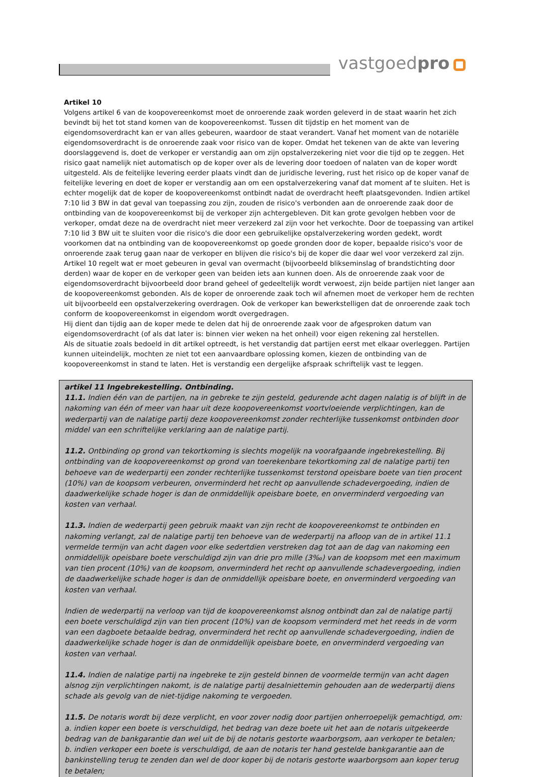vastgoedpro
Artikel 10
Volgens artikel 6 van de koopovereenkomst moet de onroerende zaak worden geleverd in de staat waarin het zich bevindt bij het tot stand komen van de koopovereenkomst. Tussen dit tijdstip en het moment van de eigendomsoverdracht kan er van alles gebeuren, waardoor de staat verandert. Vanaf het moment van de notariële eigendomsoverdracht is de onroerende zaak voor risico van de koper. Omdat het tekenen van de akte van levering doorslaggevend is, doet de verkoper er verstandig aan om zijn opstalverzekering niet voor die tijd op te zeggen. Het risico gaat namelijk niet automatisch op de koper over als de levering door toedoen of nalaten van de koper wordt uitgesteld. Als de feitelijke levering eerder plaats vindt dan de juridische levering, rust het risico op de koper vanaf de feitelijke levering en doet de koper er verstandig aan om een opstalverzekering vanaf dat moment af te sluiten. Het is echter mogelijk dat de koper de koopovereenkomst ontbindt nadat de overdracht heeft plaatsgevonden. Indien artikel 7:10 lid 3 BW in dat geval van toepassing zou zijn, zouden de risico's verbonden aan de onroerende zaak door de ontbinding van de koopovereenkomst bij de verkoper zijn achtergebleven. Dit kan grote gevolgen hebben voor de verkoper, omdat deze na de overdracht niet meer verzekerd zal zijn voor het verkochte. Door de toepassing van artikel 7:10 lid 3 BW uit te sluiten voor die risico's die door een gebruikelijke opstalverzekering worden gedekt, wordt voorkomen dat na ontbinding van de koopovereenkomst op goede gronden door de koper, bepaalde risico's voor de onroerende zaak terug gaan naar de verkoper en blijven die risico's bij de koper die daar wel voor verzekerd zal zijn.
Artikel 10 regelt wat er moet gebeuren in geval van overmacht (bijvoorbeeld blikseminslag of brandstichting door derden) waar de koper en de verkoper geen van beiden iets aan kunnen doen. Als de onroerende zaak voor de eigendomsoverdracht bijvoorbeeld door brand geheel of gedeeltelijk wordt verwoest, zijn beide partijen niet langer aan de koopovereenkomst gebonden. Als de koper de onroerende zaak toch wil afnemen moet de verkoper hem de rechten uit bijvoorbeeld een opstalverzekering overdragen. Ook de verkoper kan bewerkstelligen dat de onroerende zaak toch conform de koopovereenkomst in eigendom wordt overgedragen.
Hij dient dan tijdig aan de koper mede te delen dat hij de onroerende zaak voor de afgesproken datum van eigendomsoverdracht (of als dat later is: binnen vier weken na het onheil) voor eigen rekening zal herstellen.
Als de situatie zoals bedoeld in dit artikel optreedt, is het verstandig dat partijen eerst met elkaar overleggen. Partijen kunnen uiteindelijk, mochten ze niet tot een aanvaardbare oplossing komen, kiezen de ontbinding van de koopovereenkomst in stand te laten. Het is verstandig een dergelijke afspraak schriftelijk vast te leggen.
artikel 11 Ingebrekestelling. Ontbinding.
11.1. Indien één van de partijen, na in gebreke te zijn gesteld, gedurende acht dagen nalatig is of blijft in de nakoming van één of meer van haar uit deze koopovereenkomst voortvloeiende verplichtingen, kan de wederpartij van de nalatige partij deze koopovereenkomst zonder rechterlijke tussenkomst ontbinden door middel van een schriftelijke verklaring aan de nalatige partij.
11.2. Ontbinding op grond van tekortkoming is slechts mogelijk na voorafgaande ingebrekestelling. Bij ontbinding van de koopovereenkomst op grond van toerekenbare tekortkoming zal de nalatige partij ten behoeve van de wederpartij een zonder rechterlijke tussenkomst terstond opeisbare boete van tien procent (10%) van de koopsom verbeuren, onverminderd het recht op aanvullende schadevergoeding, indien de daadwerkelijke schade hoger is dan de onmiddellijk opeisbare boete, en onverminderd vergoeding van kosten van verhaal.
11.3. Indien de wederpartij geen gebruik maakt van zijn recht de koopovereenkomst te ontbinden en nakoming verlangt, zal de nalatige partij ten behoeve van de wederpartij na afloop van de in artikel 11.1 vermelde termijn van acht dagen voor elke sedertdien verstreken dag tot aan de dag van nakoming een onmiddellijk opeisbare boete verschuldigd zijn van drie pro mille (3‰) van de koopsom met een maximum van tien procent (10%) van de koopsom, onverminderd het recht op aanvullende schadevergoeding, indien de daadwerkelijke schade hoger is dan de onmiddellijk opeisbare boete, en onverminderd vergoeding van kosten van verhaal.
Indien de wederpartij na verloop van tijd de koopovereenkomst alsnog ontbindt dan zal de nalatige partij een boete verschuldigd zijn van tien procent (10%) van de koopsom verminderd met het reeds in de vorm van een dagboete betaalde bedrag, onverminderd het recht op aanvullende schadevergoeding, indien de daadwerkelijke schade hoger is dan de onmiddellijk opeisbare boete, en onverminderd vergoeding van kosten van verhaal.
11.4. Indien de nalatige partij na ingebreke te zijn gesteld binnen de voormelde termijn van acht dagen alsnog zijn verplichtingen nakomt, is de nalatige partij desalniettemin gehouden aan de wederpartij diens schade als gevolg van de niet-tijdige nakoming te vergoeden.
11.5. De notaris wordt bij deze verplicht, en voor zover nodig door partijen onherroepelijk gemachtigd, om:
a. indien koper een boete is verschuldigd, het bedrag van deze boete uit het aan de notaris uitgekeerde bedrag van de bankgarantie dan wel uit de bij de notaris gestorte waarborgsom, aan verkoper te betalen;
b. indien verkoper een boete is verschuldigd, de aan de notaris ter hand gestelde bankgarantie aan de bankinstelling terug te zenden dan wel de door koper bij de notaris gestorte waarborgsom aan koper terug te betalen;